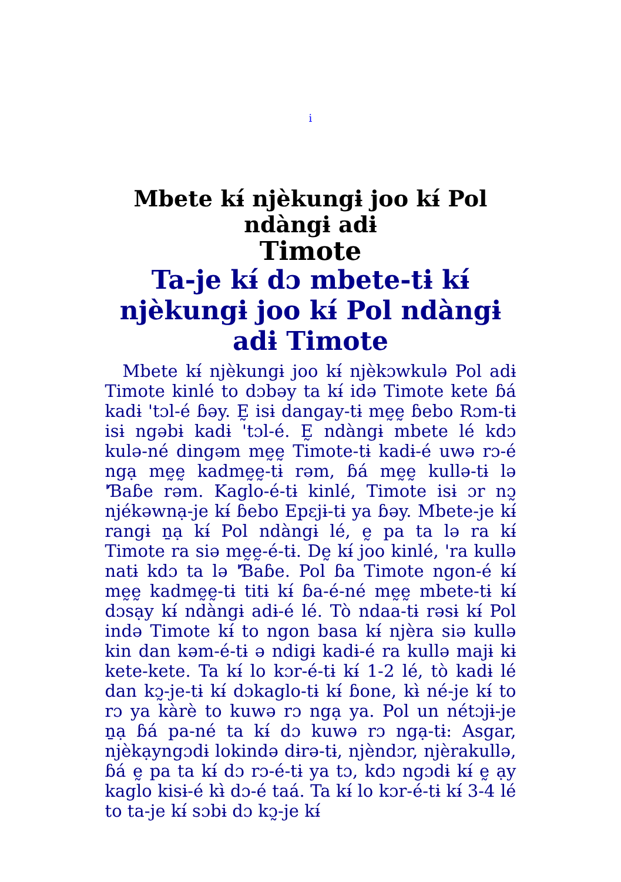i
Mbete kɨ́ njèkungɨ joo kɨ́ Pol ndàngɨ adɨ
Timote
Ta-je kɨ́ dɔ mbete-tɨ kɨ́ njèkungɨ joo kɨ́ Pol ndàngɨ adɨ Timote
Mbete kɨ́ njèkungɨ joo kɨ́ njèkɔwkulə Pol adɨ Timote kinlé to dɔbəy ta kɨ́ idə Timote kete ɓá kadɨ 'tɔl-é ɓəy. Ḛ isɨ dangay-tɨ mḛḛ ɓebo Rɔm-tɨ isɨ ngəbɨ kadɨ 'tɔl-é. Ḛ ndàngɨ mbete lé kdɔ kulə-né dingəm mḛḛ Timote-tɨ kadɨ-é uwə rɔ-é ngạ mḛḛ kadmḛḛ-tɨ rəm, ɓá mḛḛ kullə-tɨ lə 'Ɓaɓe rəm. Kaglo-é-tɨ kinlé, Timote isɨ ɔr nɔ̰ njékəwnạ-je kɨ́ ɓebo Epɛjɨ-tɨ ya ɓəy. Mbete-je kɨ́ rangɨ ṉạ kɨ́ Pol ndàngɨ lé, ḛ pa ta lə ra kɨ́ Timote ra siə mḛḛ-é-tɨ. Dḛ kɨ́ joo kinlé, 'ra kullə natɨ kdɔ ta lə 'Ɓaɓe. Pol ɓa Timote ngon-é kɨ́ mḛḛ kadmḛḛ-tɨ titɨ kɨ́ ɓa-é-né mḛḛ mbete-tɨ kɨ́ dɔsạy kɨ́ ndàngɨ adɨ-é lé. Tò ndaa-tɨ rəsɨ kɨ́ Pol ində Timote kɨ́ to ngon basa kɨ́ njèra siə kullə kin dan kəm-é-tɨ ə ndigɨ kadɨ-é ra kullə majɨ kɨ kete-kete. Ta kɨ́ lo kɔr-é-tɨ kɨ́ 1-2 lé, tò kadɨ lé dan kɔ̰-je-tɨ kɨ́ dɔkaglo-tɨ kɨ́ ɓone, kɨ̀ né-je kɨ́ to rɔ ya kàrè to kuwə rɔ ngạ ya. Pol un nétɔjɨ-je ṉạ ɓá pa-né ta kɨ́ dɔ kuwə rɔ ngạ-tɨ: Asgar, njèkạyngɔdɨ lokində dɨrə-tɨ, njèndɔr, njèrakullə, ɓá ḛ pa ta kɨ́ dɔ rɔ-é-tɨ ya tɔ, kdɔ ngɔdɨ kɨ́ ḛ ạy kaglo kisɨ-é kɨ̀ dɔ-é taá. Ta kɨ́ lo kɔr-é-tɨ kɨ́ 3-4 lé to ta-je kɨ́ sɔbɨ dɔ kɔ̰-je kɨ́